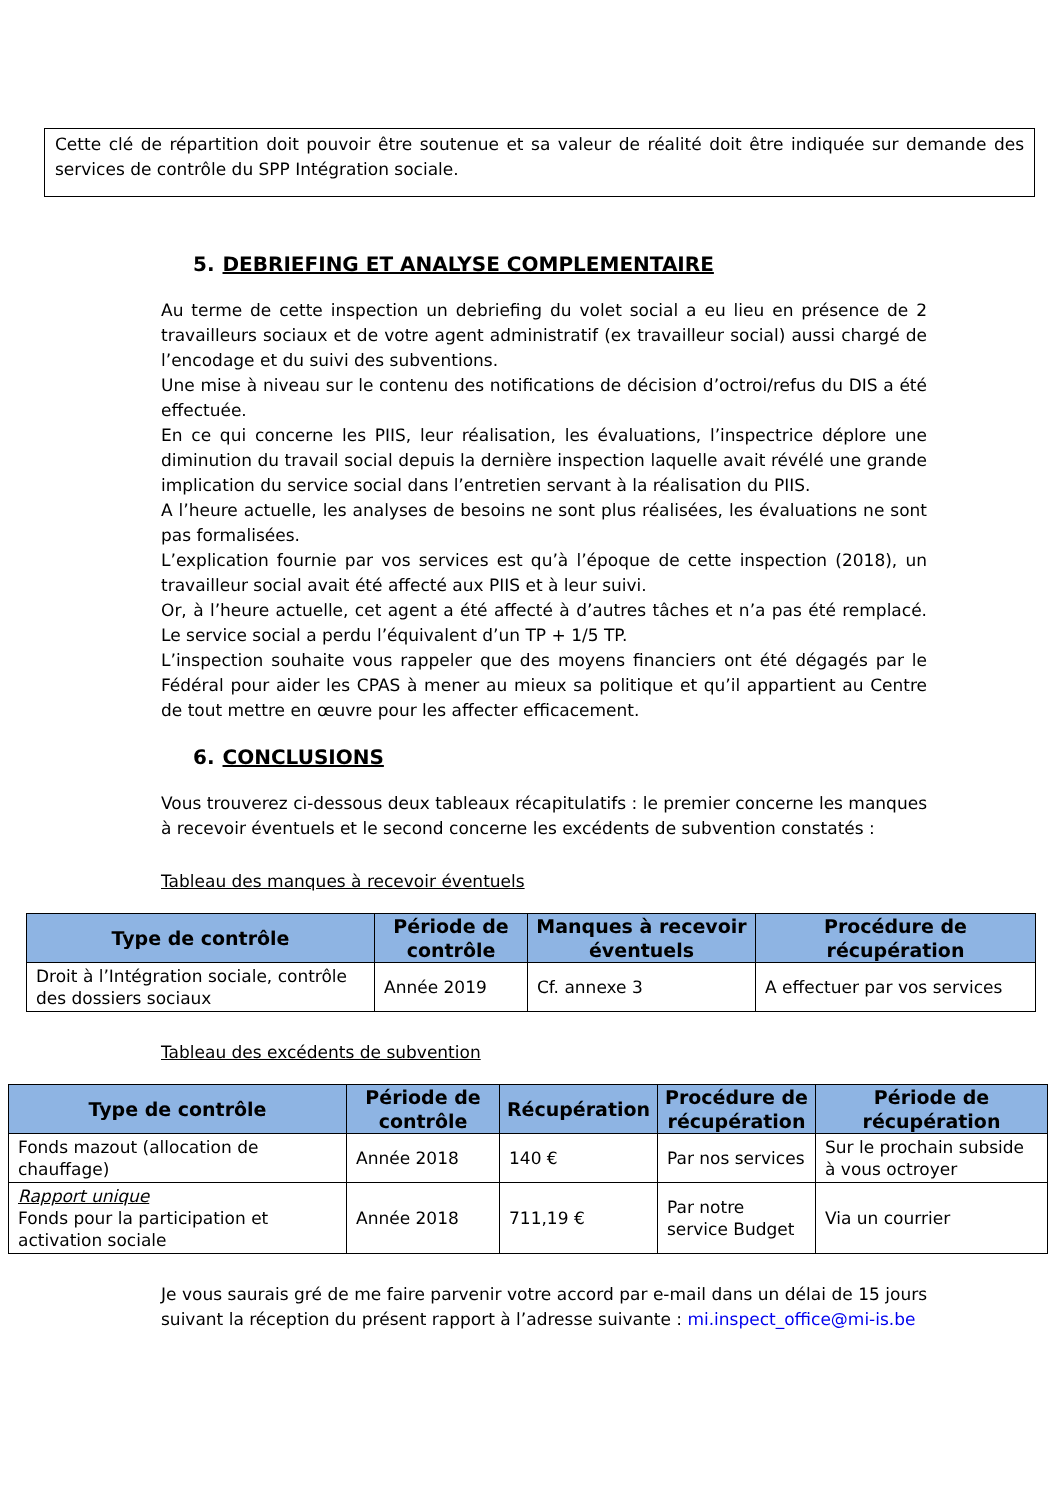Cette clé de répartition doit pouvoir être soutenue et sa valeur de réalité doit être indiquée sur demande des services de contrôle du SPP Intégration sociale.
5. DEBRIEFING ET ANALYSE COMPLEMENTAIRE
Au terme de cette inspection un debriefing du volet social a eu lieu en présence de 2 travailleurs sociaux et de votre agent administratif (ex travailleur social) aussi chargé de l’encodage et du suivi des subventions.
Une mise à niveau sur le contenu des notifications de décision d’octroi/refus du DIS a été effectuée.
En ce qui concerne les PIIS, leur réalisation, les évaluations, l’inspectrice déplore une diminution du travail social depuis la dernière inspection laquelle avait révélé une grande implication du service social dans l’entretien servant à la réalisation du PIIS.
A l’heure actuelle, les analyses de besoins ne sont plus réalisées, les évaluations ne sont pas formalisées.
L’explication fournie par vos services est qu’à l’époque de cette inspection (2018), un travailleur social avait été affecté aux PIIS et à leur suivi.
Or, à l’heure actuelle, cet agent a été affecté à d’autres tâches et n’a pas été remplacé. Le service social a perdu l’équivalent d’un TP + 1/5 TP.
L’inspection souhaite vous rappeler que des moyens financiers ont été dégagés par le Fédéral pour aider les CPAS à mener au mieux sa politique et qu’il appartient au Centre de tout mettre en œuvre pour les affecter efficacement.
6. CONCLUSIONS
Vous trouverez ci-dessous deux tableaux récapitulatifs : le premier concerne les manques à recevoir éventuels et le second concerne les excédents de subvention constatés :
Tableau des manques à recevoir éventuels
| Type de contrôle | Période de contrôle | Manques à recevoir éventuels | Procédure de récupération |
| --- | --- | --- | --- |
| Droit à l’Intégration sociale, contrôle des dossiers sociaux | Année 2019 | Cf. annexe 3 | A effectuer par vos services |
Tableau des excédents de subvention
| Type de contrôle | Période de contrôle | Récupération | Procédure de récupération | Période de récupération |
| --- | --- | --- | --- | --- |
| Fonds mazout (allocation de chauffage) | Année 2018 | 140 € | Par nos services | Sur le prochain subside à vous octroyer |
| Rapport unique Fonds pour la participation et activation sociale | Année 2018 | 711,19 € | Par notre service Budget | Via un courrier |
Je vous saurais gré de me faire parvenir votre accord par e-mail dans un délai de 15 jours suivant la réception du présent rapport à l’adresse suivante : mi.inspect_office@mi-is.be